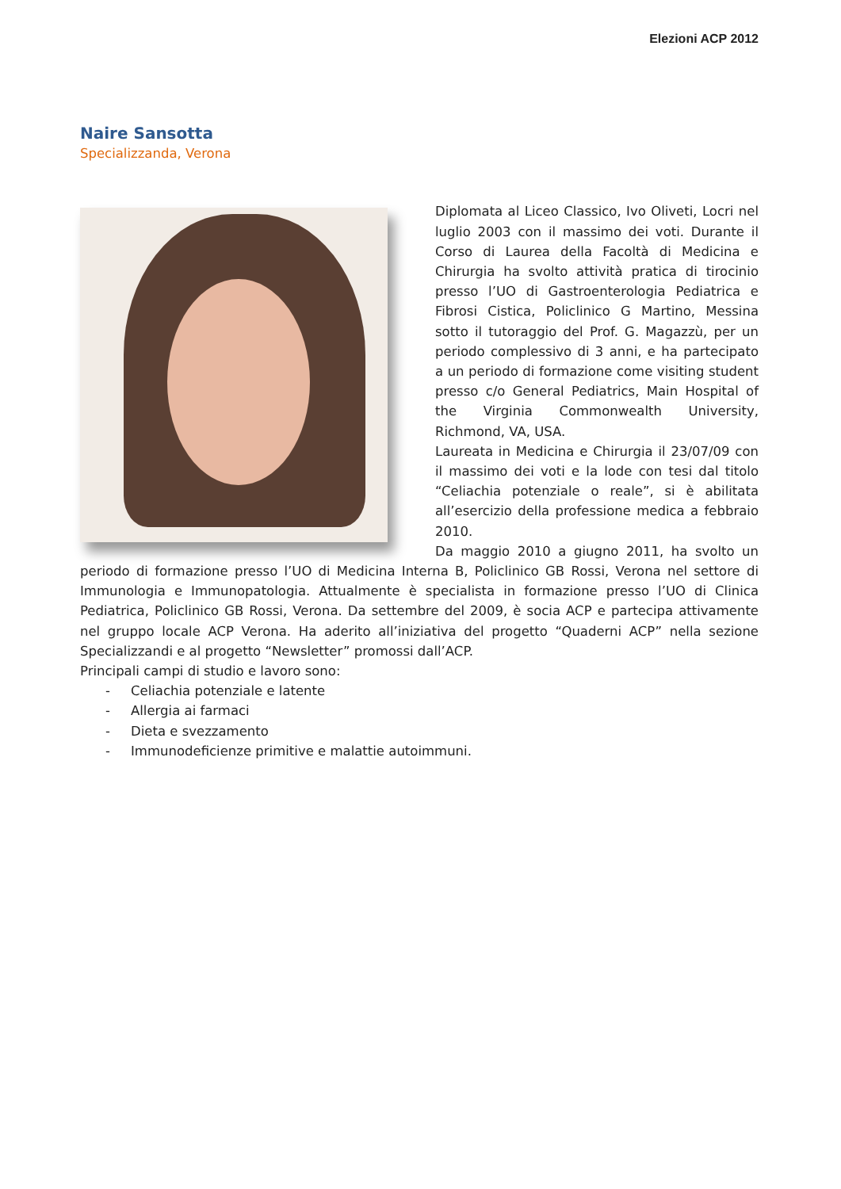Elezioni ACP 2012
Naire Sansotta
Specializzanda, Verona
Diplomata al Liceo Classico, Ivo Oliveti, Locri nel luglio 2003 con il massimo dei voti. Durante il Corso di Laurea della Facoltà di Medicina e Chirurgia ha svolto attività pratica di tirocinio presso l’UO di Gastroenterologia Pediatrica e Fibrosi Cistica, Policlinico G Martino, Messina sotto il tutoraggio del Prof. G. Magazzù, per un periodo complessivo di 3 anni, e ha partecipato a un periodo di formazione come visiting student presso c/o General Pediatrics, Main Hospital of the Virginia Commonwealth University, Richmond, VA, USA.
Laureata in Medicina e Chirurgia il 23/07/09 con il massimo dei voti e la lode con tesi dal titolo “Celiachia potenziale o reale”, si è abilitata all’esercizio della professione medica a febbraio 2010.
Da maggio 2010 a giugno 2011, ha svolto un periodo di formazione presso l’UO di Medicina Interna B, Policlinico GB Rossi, Verona nel settore di Immunologia e Immunopatologia. Attualmente è specialista in formazione presso l’UO di Clinica Pediatrica, Policlinico GB Rossi, Verona. Da settembre del 2009, è socia ACP e partecipa attivamente nel gruppo locale ACP Verona. Ha aderito all’iniziativa del progetto “Quaderni ACP” nella sezione Specializzandi e al progetto “Newsletter” promossi dall’ACP.
Principali campi di studio e lavoro sono:
- Celiachia potenziale e latente
- Allergia ai farmaci
- Dieta e svezzamento
- Immunodeficienze primitive e malattie autoimmuni.